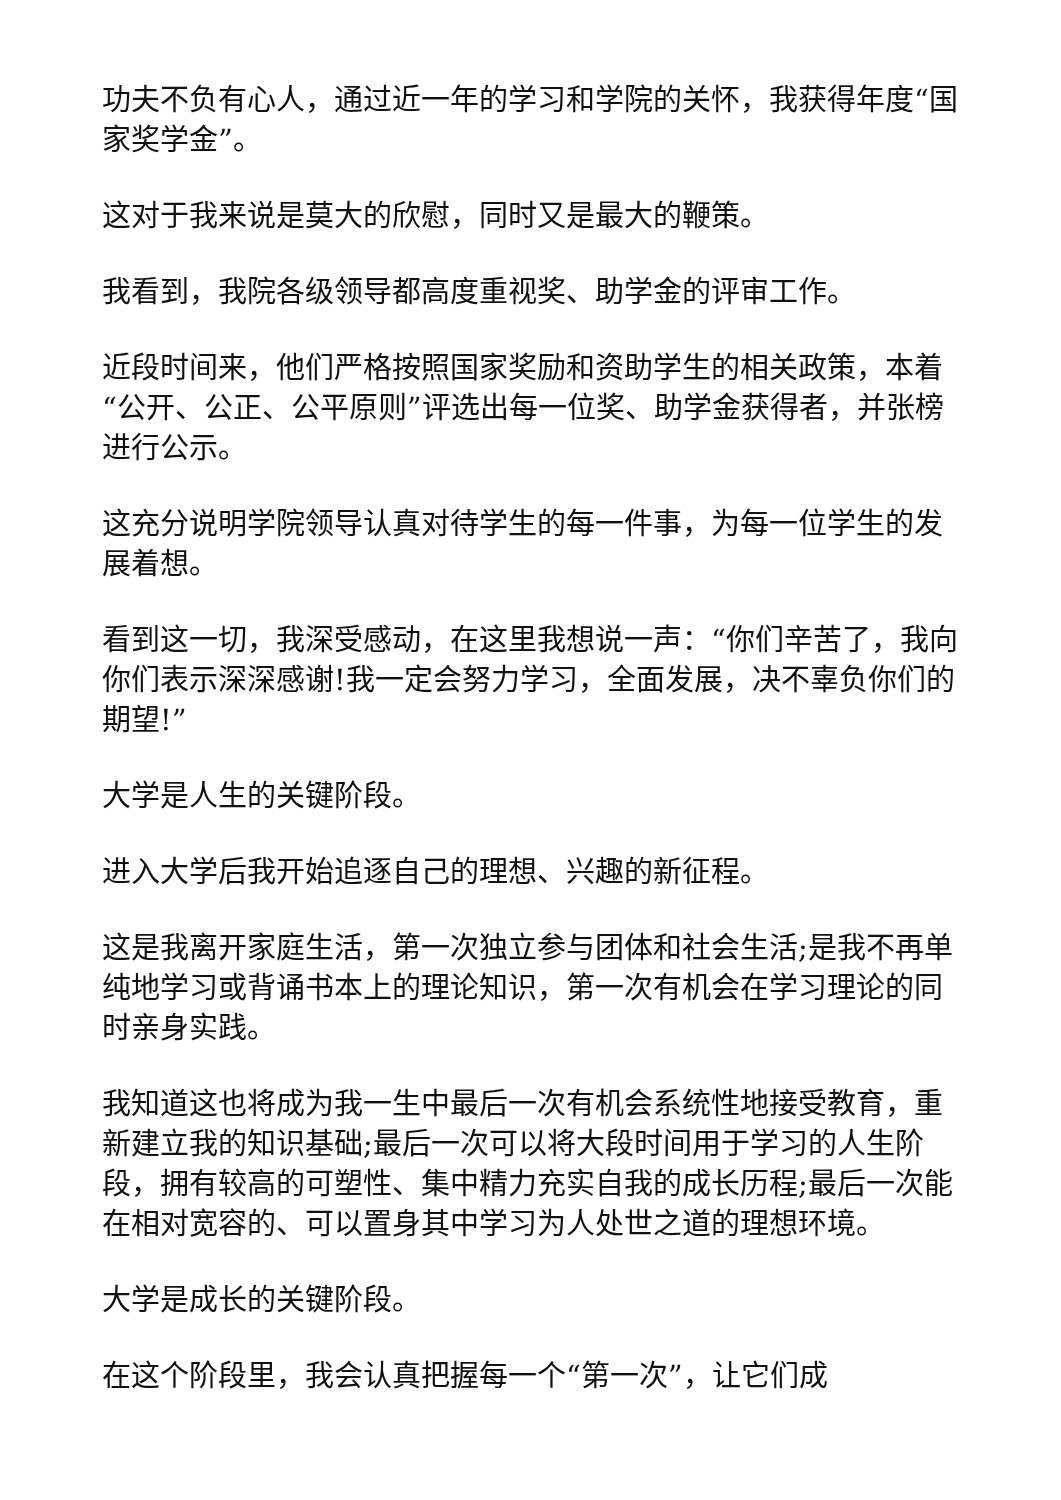功夫不负有心人，通过近一年的学习和学院的关怀，我获得年度“国家奖学金”。
这对于我来说是莫大的欣慰，同时又是最大的鞭策。
我看到，我院各级领导都高度重视奖、助学金的评审工作。
近段时间来，他们严格按照国家奖励和资助学生的相关政策，本着“公开、公正、公平原则”评选出每一位奖、助学金获得者，并张榜进行公示。
这充分说明学院领导认真对待学生的每一件事，为每一位学生的发展着想。
看到这一切，我深受感动，在这里我想说一声：“你们辛苦了，我向你们表示深深感谢!我一定会努力学习，全面发展，决不辜负你们的期望!”
大学是人生的关键阶段。
进入大学后我开始追逐自己的理想、兴趣的新征程。
这是我离开家庭生活，第一次独立参与团体和社会生活;是我不再单纯地学习或背诵书本上的理论知识，第一次有机会在学习理论的同时亲身实践。
我知道这也将成为我一生中最后一次有机会系统性地接受教育，重新建立我的知识基础;最后一次可以将大段时间用于学习的人生阶段，拥有较高的可塑性、集中精力充实自我的成长历程;最后一次能在相对宽容的、可以置身其中学习为人处世之道的理想环境。
大学是成长的关键阶段。
在这个阶段里，我会认真把握每一个“第一次”，让它们成